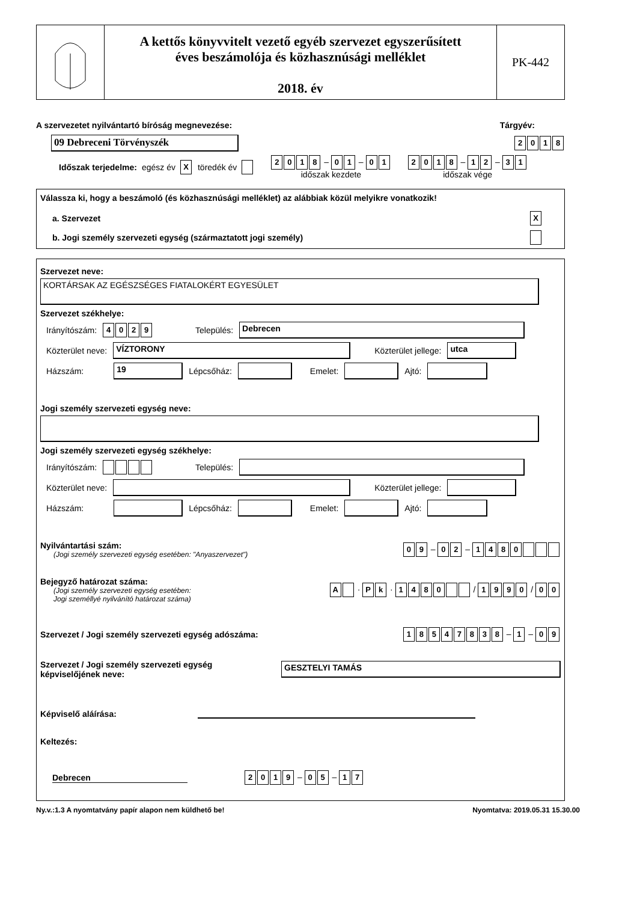A kettős könyvvitelt vezető egyéb szervezet egyszerűsített
éves beszámolója és közhasznúsági melléklet
2018. év
PK-442
A szervezetet nyilvántartó bíróság megnevezése: Tárgyév:
09 Debreceni Törvényszék 2018
Időszak terjedelme: egész év X töredék év 2018 – 0 1 – 0 1
időszak kezdete 2018 – 1 2 – 3 1
időszak vége
Válassza ki, hogy a beszámoló (és közhasznúsági melléklet) az alábbiak közül melyikre vonatkozik!
a. Szervezet X
b. Jogi személy szervezeti egység (származtatott jogi személy)
Szervezet neve:
KORTÁRSAK AZ EGÉSZSÉGES FIATALOKÉRT EGYESÜLET
Szervezet székhelye:
Irányítószám: 4029 Település: Debrecen
Közterület neve: VÍZTORONY Közterület jellege: utca
Házszám: 19 Lépcsőház: Emelet: Ajtó:
Jogi személy szervezeti egység neve:
Jogi személy szervezeti egység székhelye:
Irányítószám: Település:
Közterület neve: Közterület jellege:
Házszám: Lépcsőház: Emelet: Ajtó:
Nyilvántartási szám:
(Jogi személy szervezeti egység esetében: "Anyaszervezet")
0 9 – 0 2 – 1480
Bejegyző határozat száma:
(Jogi személy szervezeti egység esetében:
Jogi személlyé nyilvánító határozat száma)
A · P k · 1480 / 1990 / 0 0
Szervezet / Jogi személy szervezeti egység adószáma: 18547838 – 1 – 0 9
Szervezet / Jogi személy szervezeti egység
képviselőjének neve: GESZTELYI TAMÁS
Képviselő aláírása:
Keltezés:
Debrecen 2019 – 0 5 – 1 7
Ny.v.:1.3 A nyomtatvány papír alapon nem küldhető be! Nyomtatva: 2019.05.31 15.30.00